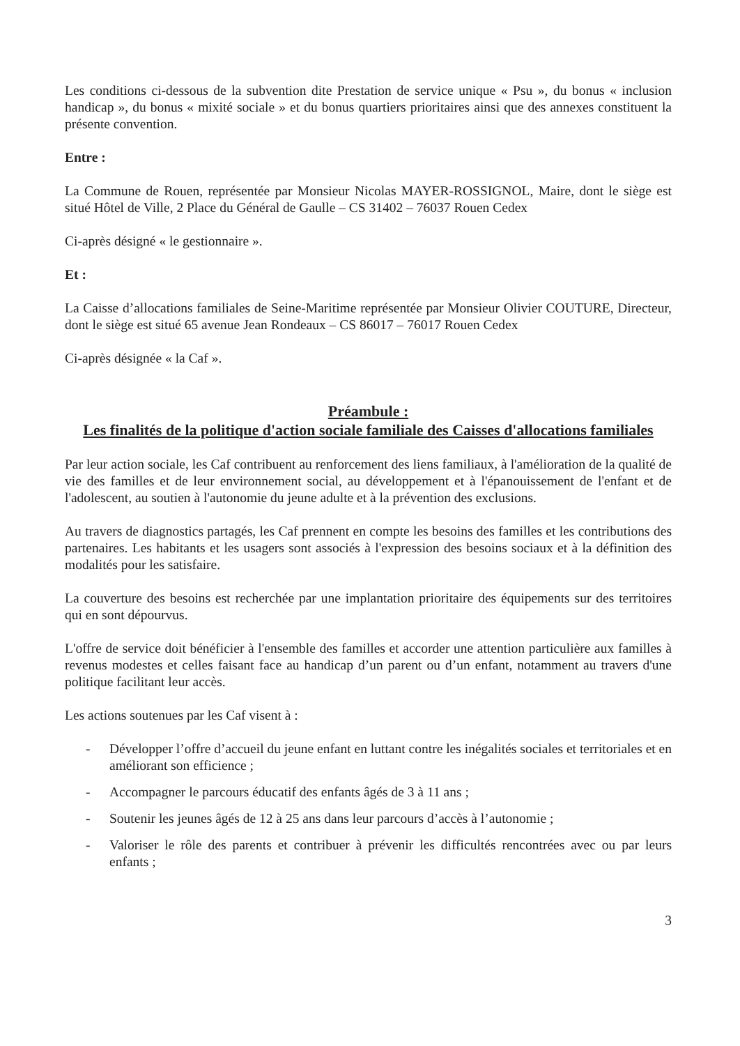Les conditions ci-dessous de la subvention dite Prestation de service unique « Psu », du bonus « inclusion handicap », du bonus « mixité sociale » et du bonus quartiers prioritaires ainsi que des annexes constituent la présente convention.
Entre :
La Commune de Rouen, représentée par Monsieur Nicolas MAYER-ROSSIGNOL, Maire, dont le siège est situé Hôtel de Ville, 2 Place du Général de Gaulle – CS 31402 – 76037 Rouen Cedex
Ci-après désigné « le gestionnaire ».
Et :
La Caisse d’allocations familiales de Seine-Maritime représentée par Monsieur Olivier COUTURE, Directeur, dont le siège est situé 65 avenue Jean Rondeaux – CS 86017 – 76017 Rouen Cedex
Ci-après désignée « la Caf ».
Préambule :
Les finalités de la politique d'action sociale familiale des Caisses d'allocations familiales
Par leur action sociale, les Caf contribuent au renforcement des liens familiaux, à l'amélioration de la qualité de vie des familles et de leur environnement social, au développement et à l'épanouissement de l'enfant et de l'adolescent, au soutien à l'autonomie du jeune adulte et à la prévention des exclusions.
Au travers de diagnostics partagés, les Caf prennent en compte les besoins des familles et les contributions des partenaires. Les habitants et les usagers sont associés à l'expression des besoins sociaux et à la définition des modalités pour les satisfaire.
La couverture des besoins est recherchée par une implantation prioritaire des équipements sur des territoires qui en sont dépourvus.
L'offre de service doit bénéficier à l'ensemble des familles et accorder une attention particulière aux familles à revenus modestes et celles faisant face au handicap d’un parent ou d’un enfant, notamment au travers d'une politique facilitant leur accès.
Les actions soutenues par les Caf visent à :
- Développer l’offre d’accueil du jeune enfant en luttant contre les inégalités sociales et territoriales et en améliorant son efficience ;
- Accompagner le parcours éducatif des enfants âgés de 3 à 11 ans ;
- Soutenir les jeunes âgés de 12 à 25 ans dans leur parcours d’accès à l’autonomie ;
- Valoriser le rôle des parents et contribuer à prévenir les difficultés rencontrées avec ou par leurs enfants ;
3